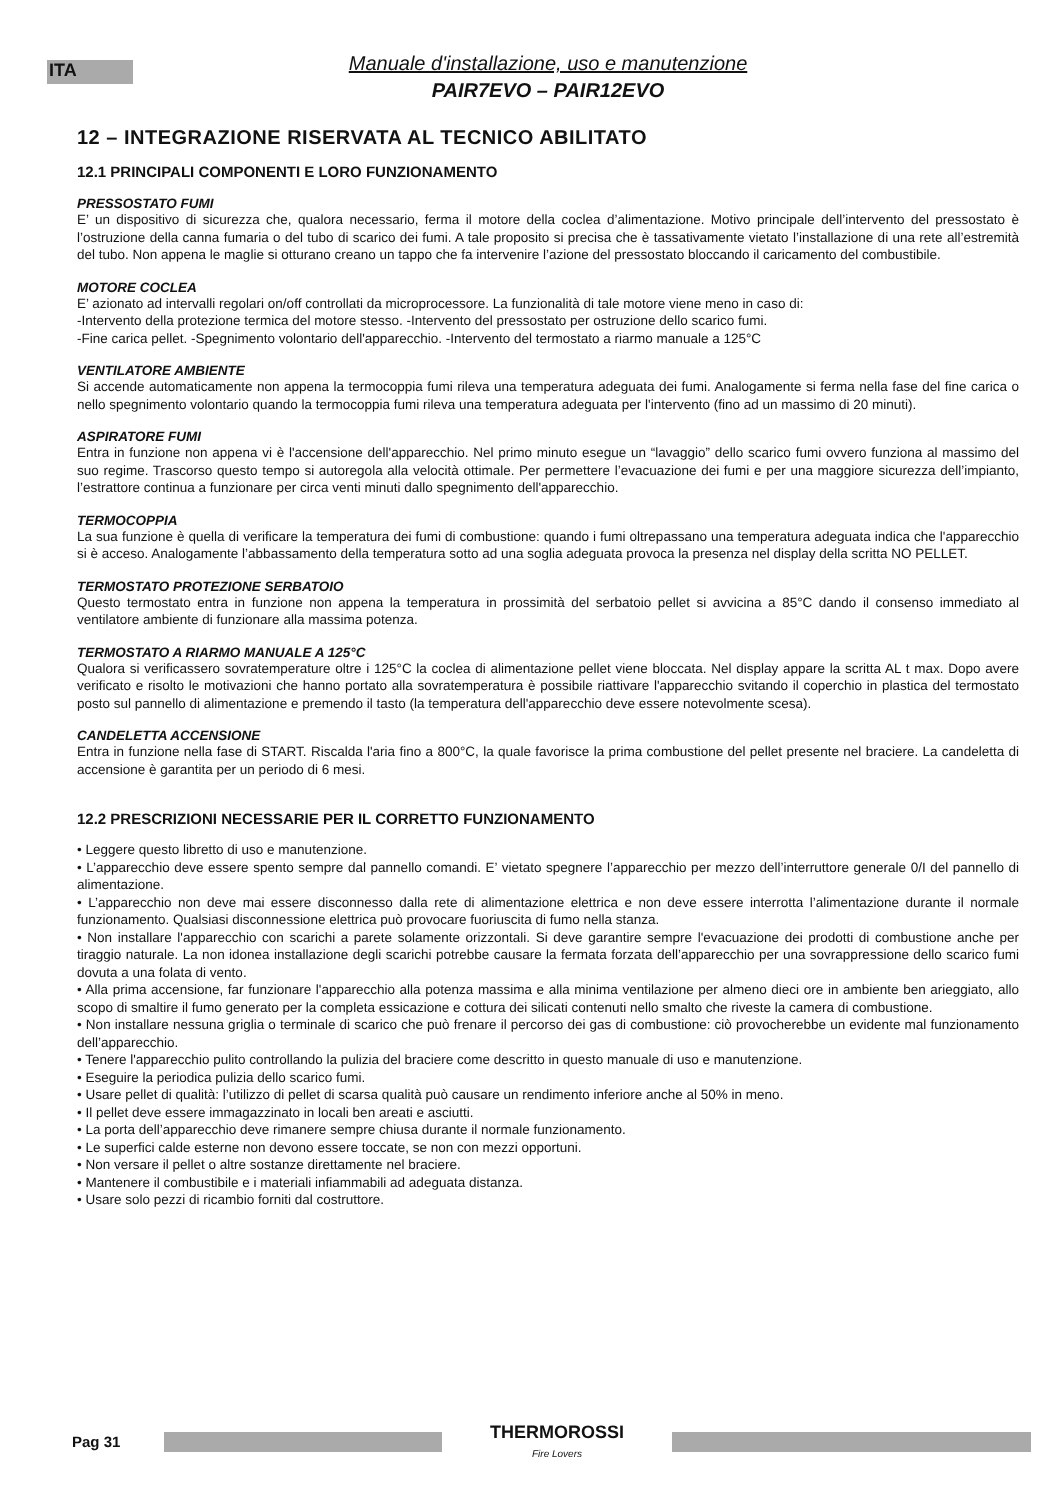ITA
Manuale d'installazione, uso e manutenzione
PAIR7EVO – PAIR12EVO
12 – INTEGRAZIONE RISERVATA AL TECNICO ABILITATO
12.1 PRINCIPALI COMPONENTI E LORO FUNZIONAMENTO
PRESSOSTATO FUMI
E’ un dispositivo di sicurezza che, qualora necessario, ferma il motore della coclea d’alimentazione. Motivo principale dell’intervento del pressostato è l’ostruzione della canna fumaria o del tubo di scarico dei fumi. A tale proposito si precisa che è tassativamente vietato l’installazione di una rete all’estremità del tubo. Non appena le maglie si otturano creano un tappo che fa intervenire l’azione del pressostato bloccando il caricamento del combustibile.
MOTORE COCLEA
E’ azionato ad intervalli regolari on/off controllati da microprocessore. La funzionalità di tale motore viene meno in caso di:
-Intervento della protezione termica del motore stesso. -Intervento del pressostato per ostruzione dello scarico fumi.
-Fine carica pellet. -Spegnimento volontario dell'apparecchio. -Intervento del termostato a riarmo manuale a 125°C
VENTILATORE AMBIENTE
Si accende automaticamente non appena la termocoppia fumi rileva una temperatura adeguata dei fumi. Analogamente si ferma nella fase del fine carica o nello spegnimento volontario quando la termocoppia fumi rileva una temperatura adeguata per l'intervento (fino ad un massimo di 20 minuti).
ASPIRATORE FUMI
Entra in funzione non appena vi è l'accensione dell'apparecchio. Nel primo minuto esegue un “lavaggio” dello scarico fumi ovvero funziona al massimo del suo regime. Trascorso questo tempo si autoregola alla velocità ottimale. Per permettere l’evacuazione dei fumi e per una maggiore sicurezza dell’impianto, l’estrattore continua a funzionare per circa venti minuti dallo spegnimento dell'apparecchio.
TERMOCOPPIA
La sua funzione è quella di verificare la temperatura dei fumi di combustione: quando i fumi oltrepassano una temperatura adeguata indica che l'apparecchio si è acceso. Analogamente l’abbassamento della temperatura sotto ad una soglia adeguata provoca la presenza nel display della scritta NO PELLET.
TERMOSTATO PROTEZIONE SERBATOIO
Questo termostato entra in funzione non appena la temperatura in prossimità del serbatoio pellet si avvicina a 85°C dando il consenso immediato al ventilatore ambiente di funzionare alla massima potenza.
TERMOSTATO A RIARMO MANUALE A 125°C
Qualora si verificassero sovratemperature oltre i 125°C la coclea di alimentazione pellet viene bloccata. Nel display appare la scritta AL t max. Dopo avere verificato e risolto le motivazioni che hanno portato alla sovratemperatura è possibile riattivare l'apparecchio svitando il coperchio in plastica del termostato posto sul pannello di alimentazione e premendo il tasto (la temperatura dell'apparecchio deve essere notevolmente scesa).
CANDELETTA ACCENSIONE
Entra in funzione nella fase di START. Riscalda l'aria fino a 800°C, la quale favorisce la prima combustione del pellet presente nel braciere. La candeletta di accensione è garantita per un periodo di 6 mesi.
12.2 PRESCRIZIONI NECESSARIE PER IL CORRETTO FUNZIONAMENTO
• Leggere questo libretto di uso e manutenzione.
• L’apparecchio deve essere spento sempre dal pannello comandi. E’ vietato spegnere l’apparecchio per mezzo dell’interruttore generale 0/I del pannello di alimentazione.
• L’apparecchio non deve mai essere disconnesso dalla rete di alimentazione elettrica e non deve essere interrotta l’alimentazione durante il normale funzionamento. Qualsiasi disconnessione elettrica può provocare fuoriuscita di fumo nella stanza.
• Non installare l'apparecchio con scarichi a parete solamente orizzontali. Si deve garantire sempre l'evacuazione dei prodotti di combustione anche per tiraggio naturale. La non idonea installazione degli scarichi potrebbe causare la fermata forzata dell’apparecchio per una sovrappressione dello scarico fumi dovuta a una folata di vento.
• Alla prima accensione, far funzionare l'apparecchio alla potenza massima e alla minima ventilazione per almeno dieci ore in ambiente ben arieggiato, allo scopo di smaltire il fumo generato per la completa essicazione e cottura dei silicati contenuti nello smalto che riveste la camera di combustione.
• Non installare nessuna griglia o terminale di scarico che può frenare il percorso dei gas di combustione: ciò provocherebbe un evidente mal funzionamento dell’apparecchio.
• Tenere l'apparecchio pulito controllando la pulizia del braciere come descritto in questo manuale di uso e manutenzione.
• Eseguire la periodica pulizia dello scarico fumi.
• Usare pellet di qualità: l’utilizzo di pellet di scarsa qualità può causare un rendimento inferiore anche al 50% in meno.
• Il pellet deve essere immagazzinato in locali ben areati e asciutti.
• La porta dell’apparecchio deve rimanere sempre chiusa durante il normale funzionamento.
• Le superfici calde esterne non devono essere toccate, se non con mezzi opportuni.
• Non versare il pellet o altre sostanze direttamente nel braciere.
• Mantenere il combustibile e i materiali infiammabili ad adeguata distanza.
• Usare solo pezzi di ricambio forniti dal costruttore.
Pag 31
THERMOROSSI
Fire Lovers